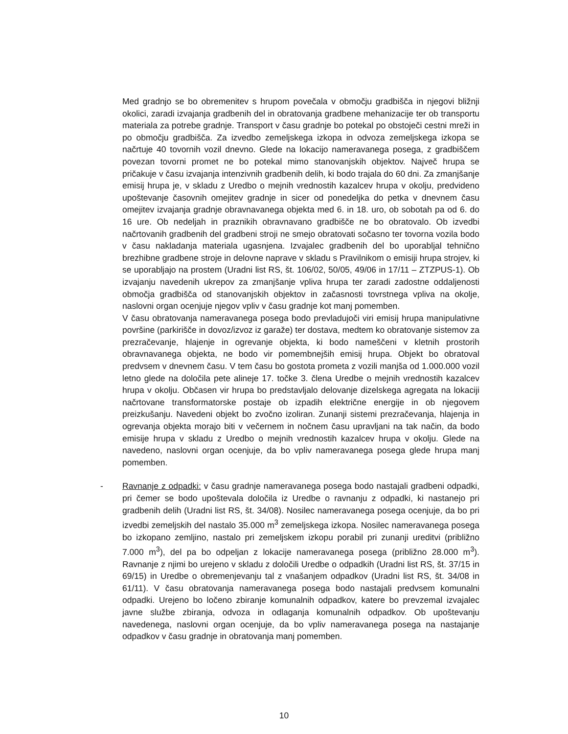Med gradnjo se bo obremenitev s hrupom povečala v območju gradbišča in njegovi bližnji okolici, zaradi izvajanja gradbenih del in obratovanja gradbene mehanizacije ter ob transportu materiala za potrebe gradnje. Transport v času gradnje bo potekal po obstoječi cestni mreži in po območju gradbišča. Za izvedbo zemeljskega izkopa in odvoza zemeljskega izkopa se načrtuje 40 tovornih vozil dnevno. Glede na lokacijo nameravanega posega, z gradbiščem povezan tovorni promet ne bo potekal mimo stanovanjskih objektov. Največ hrupa se pričakuje v času izvajanja intenzivnih gradbenih delih, ki bodo trajala do 60 dni. Za zmanjšanje emisij hrupa je, v skladu z Uredbo o mejnih vrednostih kazalcev hrupa v okolju, predvideno upoštevanje časovnih omejitev gradnje in sicer od ponedeljka do petka v dnevnem času omejitev izvajanja gradnje obravnavanega objekta med 6. in 18. uro, ob sobotah pa od 6. do 16 ure. Ob nedeljah in praznikih obravnavano gradbišče ne bo obratovalo. Ob izvedbi načrtovanih gradbenih del gradbeni stroji ne smejo obratovati sočasno ter tovorna vozila bodo v času nakladanja materiala ugasnjena. Izvajalec gradbenih del bo uporabljal tehnično brezhibne gradbene stroje in delovne naprave v skladu s Pravilnikom o emisiji hrupa strojev, ki se uporabljajo na prostem (Uradni list RS, št. 106/02, 50/05, 49/06 in 17/11 – ZTZPUS-1). Ob izvajanju navedenih ukrepov za zmanjšanje vpliva hrupa ter zaradi zadostne oddaljenosti območja gradbišča od stanovanjskih objektov in začasnosti tovrstnega vpliva na okolje, naslovni organ ocenjuje njegov vpliv v času gradnje kot manj pomemben.
V času obratovanja nameravanega posega bodo prevladujoči viri emisij hrupa manipulativne površine (parkirišče in dovoz/izvoz iz garaže) ter dostava, medtem ko obratovanje sistemov za prezračevanje, hlajenje in ogrevanje objekta, ki bodo nameščeni v kletnih prostorih obravnavanega objekta, ne bodo vir pomembnejših emisij hrupa. Objekt bo obratoval predvsem v dnevnem času. V tem času bo gostota prometa z vozili manjša od 1.000.000 vozil letno glede na določila pete alineje 17. točke 3. člena Uredbe o mejnih vrednostih kazalcev hrupa v okolju. Občasen vir hrupa bo predstavljalo delovanje dizelskega agregata na lokaciji načrtovane transformatorske postaje ob izpadih električne energije in ob njegovem preizkušanju. Navedeni objekt bo zvočno izoliran. Zunanji sistemi prezračevanja, hlajenja in ogrevanja objekta morajo biti v večernem in nočnem času upravljani na tak način, da bodo emisije hrupa v skladu z Uredbo o mejnih vrednostih kazalcev hrupa v okolju. Glede na navedeno, naslovni organ ocenjuje, da bo vpliv nameravanega posega glede hrupa manj pomemben.
- Ravnanje z odpadki: v času gradnje nameravanega posega bodo nastajali gradbeni odpadki, pri čemer se bodo upoštevala določila iz Uredbe o ravnanju z odpadki, ki nastanejo pri gradbenih delih (Uradni list RS, št. 34/08). Nosilec nameravanega posega ocenjuje, da bo pri izvedbi zemeljskih del nastalo 35.000 m<sup>3</sup> zemeljskega izkopa. Nosilec nameravanega posega bo izkopano zemljino, nastalo pri zemeljskem izkopu porabil pri zunanji ureditvi (približno 7.000 m<sup>3</sup>), del pa bo odpeljan z lokacije nameravanega posega (približno 28.000 m<sup>3</sup>). Ravnanje z njimi bo urejeno v skladu z določili Uredbe o odpadkih (Uradni list RS, št. 37/15 in 69/15) in Uredbe o obremenjevanju tal z vnašanjem odpadkov (Uradni list RS, št. 34/08 in 61/11). V času obratovanja nameravanega posega bodo nastajali predvsem komunalni odpadki. Urejeno bo ločeno zbiranje komunalnih odpadkov, katere bo prevzemal izvajalec javne službe zbiranja, odvoza in odlaganja komunalnih odpadkov. Ob upoštevanju navedenega, naslovni organ ocenjuje, da bo vpliv nameravanega posega na nastajanje odpadkov v času gradnje in obratovanja manj pomemben.
10